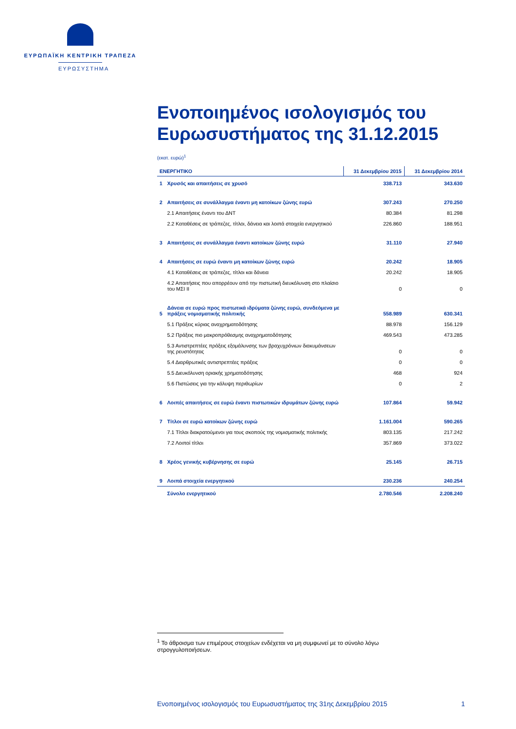ΕΥΡΩΠΑΪΚΗ ΚΕΝΤΡΙΚΗ ΤΡΑΠΕΖΑ
ΕΥΡΩΣΥΣΤΗΜΑ
Ενοποιημένος ισολογισμός του Ευρωσυστήματος της 31.12.2015
(εκατ. ευρώ)<sup>1</sup>
| ΕΝΕΡΓΗΤΙΚΟ | | 31 Δεκεμβρίου 2015 | 31 Δεκεμβρίου 2014 |
| --- | --- | --- | --- |
| 1 | Χρυσός και απαιτήσεις σε χρυσό | 338.713 | 343.630 |
| 2 | Απαιτήσεις σε συνάλλαγμα έναντι μη κατοίκων ζώνης ευρώ | 307.243 | 270.250 |
| | 2.1 Απαιτήσεις έναντι του ΔΝΤ | 80.384 | 81.298 |
| | 2.2 Καταθέσεις σε τράπεζες, τίτλοι, δάνεια και λοιπά στοιχεία ενεργητικού | 226.860 | 188.951 |
| 3 | Απαιτήσεις σε συνάλλαγμα έναντι κατοίκων ζώνης ευρώ | 31.110 | 27.940 |
| 4 | Απαιτήσεις σε ευρώ έναντι μη κατοίκων ζώνης ευρώ | 20.242 | 18.905 |
| | 4.1 Καταθέσεις σε τράπεζες, τίτλοι και δάνεια | 20.242 | 18.905 |
| | 4.2 Απαιτήσεις που απορρέουν από την πιστωτική διευκόλυνση στο πλαίσιο του ΜΣΙ ΙΙ | 0 | 0 |
| 5 | Δάνεια σε ευρώ προς πιστωτικά ιδρύματα ζώνης ευρώ, συνδεόμενα με πράξεις νομισματικής πολιτικής | 558.989 | 630.341 |
| | 5.1 Πράξεις κύριας αναχρηματοδότησης | 88.978 | 156.129 |
| | 5.2 Πράξεις πιο μακροπρόθεσμης αναχρηματοδότησης | 469.543 | 473.285 |
| | 5.3 Αντιστρεπτέες πράξεις εξομάλυνσης των βραχυχρόνιων διακυμάνσεων της ρευστότητας | 0 | 0 |
| | 5.4 Διαρθρωτικές αντιστρεπτέες πράξεις | 0 | 0 |
| | 5.5 Διευκόλυνση οριακής χρηματοδότησης | 468 | 924 |
| | 5.6 Πιστώσεις για την κάλυψη περιθωρίων | 0 | 2 |
| 6 | Λοιπές απαιτήσεις σε ευρώ έναντι πιστωτικών ιδρυμάτων ζώνης ευρώ | 107.864 | 59.942 |
| 7 | Τίτλοι σε ευρώ κατοίκων ζώνης ευρώ | 1.161.004 | 590.265 |
| | 7.1 Τίτλοι διακρατούμενοι για τους σκοπούς της νομισματικής πολιτικής | 803.135 | 217.242 |
| | 7.2 Λοιποί τίτλοι | 357.869 | 373.022 |
| 8 | Χρέος γενικής κυβέρνησης σε ευρώ | 25.145 | 26.715 |
| 9 | Λοιπά στοιχεία ενεργητικού | 230.236 | 240.254 |
| | Σύνολο ενεργητικού | 2.780.546 | 2.208.240 |
<sup>1</sup> Το άθροισμα των επιμέρους στοιχείων ενδέχεται να μη συμφωνεί με το σύνολο λόγω στρογγυλοποιήσεων.
Ενοποιημένος ισολογισμός του Ευρωσυστήματος της 31ης Δεκεμβρίου 2015 1